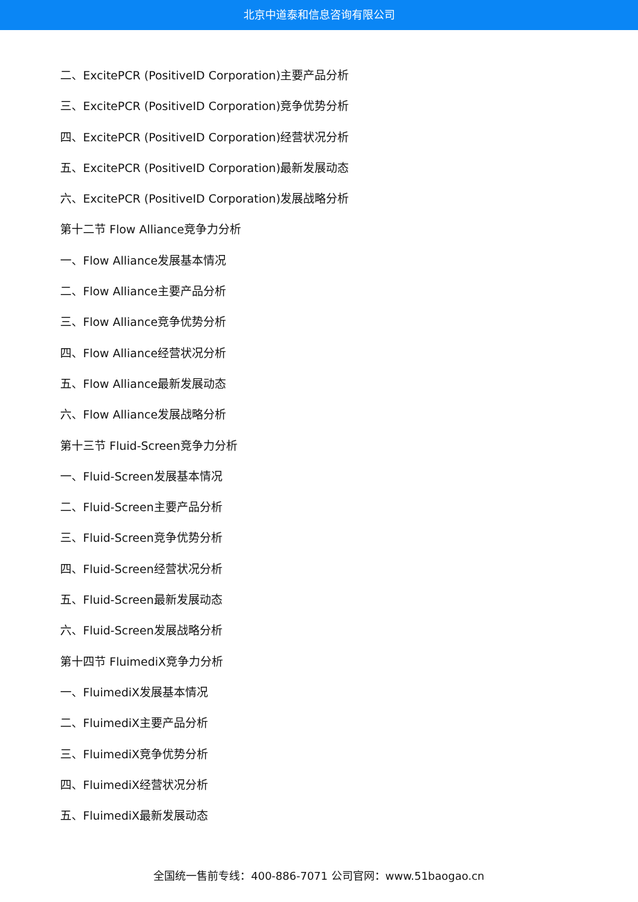北京中道泰和信息咨询有限公司
二、ExcitePCR (PositiveID Corporation)主要产品分析
三、ExcitePCR (PositiveID Corporation)竞争优势分析
四、ExcitePCR (PositiveID Corporation)经营状况分析
五、ExcitePCR (PositiveID Corporation)最新发展动态
六、ExcitePCR (PositiveID Corporation)发展战略分析
第十二节 Flow Alliance竞争力分析
一、Flow Alliance发展基本情况
二、Flow Alliance主要产品分析
三、Flow Alliance竞争优势分析
四、Flow Alliance经营状况分析
五、Flow Alliance最新发展动态
六、Flow Alliance发展战略分析
第十三节 Fluid-Screen竞争力分析
一、Fluid-Screen发展基本情况
二、Fluid-Screen主要产品分析
三、Fluid-Screen竞争优势分析
四、Fluid-Screen经营状况分析
五、Fluid-Screen最新发展动态
六、Fluid-Screen发展战略分析
第十四节 FluimediX竞争力分析
一、FluimediX发展基本情况
二、FluimediX主要产品分析
三、FluimediX竞争优势分析
四、FluimediX经营状况分析
五、FluimediX最新发展动态
全国统一售前专线：400-886-7071 公司官网：www.51baogao.cn